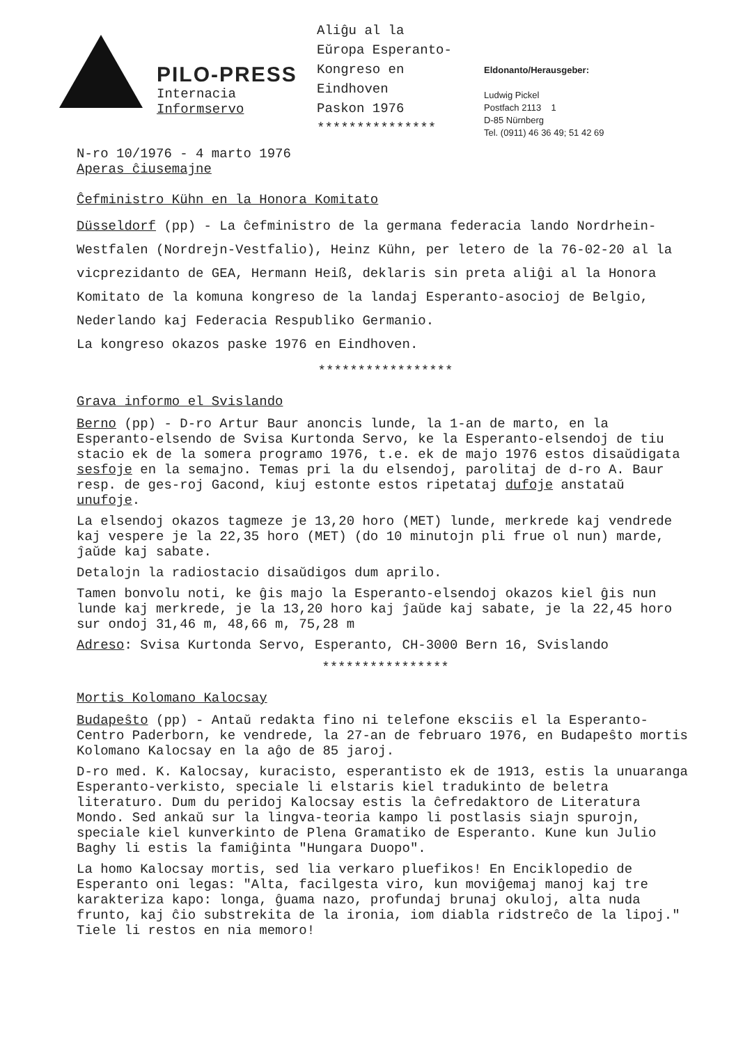PILO-PRESS
Internacia
Informservo
Aliĝu al la
Eŭropa Esperanto-
Kongreso en
Eindhoven
Paskon 1976
***************
Eldonanto/Herausgeber:
Ludwig Pickel
Postfach 2113 1
D-85 Nürnberg
Tel. (0911) 46 36 49; 51 42 69
N-ro 10/1976 - 4 marto 1976
Aperas ĉiusemajne
Ĉefministro Kühn en la Honora Komitato
Düsseldorf (pp) - La ĉefministro de la germana federacia lando Nordrhein-Westfalen (Nordrejn-Vestfalio), Heinz Kühn, per letero de la 76-02-20 al la vicprezidanto de GEA, Hermann Heiß, deklaris sin preta aliĝi al la Honora Komitato de la komuna kongreso de la landaj Esperanto-asocioj de Belgio, Nederlando kaj Federacia Respubliko Germanio.
La kongreso okazos paske 1976 en Eindhoven.
*****************
Grava informo el Svislando
Berno (pp) - D-ro Artur Baur anoncis lunde, la 1-an de marto, en la Esperanto-elsendo de Svisa Kurtonda Servo, ke la Esperanto-elsendoj de tiu stacio ek de la somera programo 1976, t.e. ek de majo 1976 estos disaŭdigata sesfoje en la semajno. Temas pri la du elsendoj, parolitaj de d-ro A. Baur resp. de ges-roj Gacond, kiuj estonte estos ripetataj dufoje anstataŭ unufoje.
La elsendoj okazos tagmeze je 13,20 horo (MET) lunde, merkrede kaj vendrede kaj vespere je la 22,35 horo (MET) (do 10 minutojn pli frue ol nun) marde, ĵaŭde kaj sabate.
Detalojn la radiostacio disaŭdigos dum aprilo.
Tamen bonvolu noti, ke ĝis majo la Esperanto-elsendoj okazos kiel ĝis nun lunde kaj merkrede, je la 13,20 horo kaj ĵaŭde kaj sabate, je la 22,45 horo sur ondoj 31,46 m, 48,66 m, 75,28 m
Adreso: Svisa Kurtonda Servo, Esperanto, CH-3000 Bern 16, Svislando
****************
Mortis Kolomano Kalocsay
Budapeŝto (pp) - Antaŭ redakta fino ni telefone eksciis el la Esperanto-Centro Paderborn, ke vendrede, la 27-an de februaro 1976, en Budapeŝto mortis Kolomano Kalocsay en la aĝo de 85 jaroj.
D-ro med. K. Kalocsay, kuracisto, esperantisto ek de 1913, estis la unuaranga Esperanto-verkisto, speciale li elstaris kiel tradukinto de beletra literaturo. Dum du peridoj Kalocsay estis la ĉefredaktoro de Literatura Mondo. Sed ankaŭ sur la lingva-teoria kampo li postlasis siajn spurojn, speciale kiel kunverkinto de Plena Gramatiko de Esperanto. Kune kun Julio Baghy li estis la famiĝinta "Hungara Duopo".
La homo Kalocsay mortis, sed lia verkaro pluefikos! En Enciklopedio de Esperanto oni legas: "Alta, facilgesta viro, kun moviĝemaj manoj kaj tre karakteriza kapo: longa, ĝuama nazo, profundaj brunaj okuloj, alta nuda frunto, kaj ĉio substrekita de la ironia, iom diabla ridstreĉo de la lipoj." Tiele li restos en nia memoro!